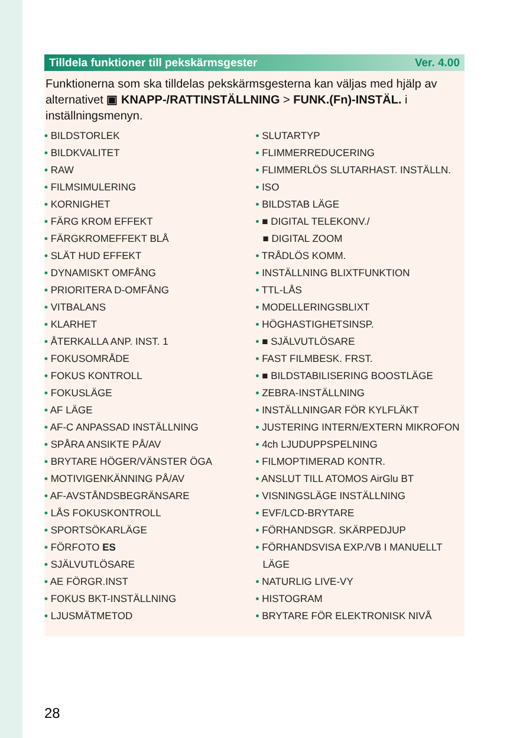Tilldela funktioner till pekskärmsgester Ver. 4.00
Funktionerna som ska tilldelas pekskärmsgesterna kan väljas med hjälp av alternativet ▣ KNAPP-/RATTINSTÄLLNING > FUNK.(Fn)-INSTÄL. i inställningsmenyn.
• BILDSTORLEK
• BILDKVALITET
• RAW
• FILMSIMULERING
• KORNIGHET
• FÄRG KROM EFFEKT
• FÄRGKROMEFFEKT BLÅ
• SLÄT HUD EFFEKT
• DYNAMISKT OMFÅNG
• PRIORITERA D-OMFÅNG
• VITBALANS
• KLARHET
• ÅTERKALLA ANP. INST. 1
• FOKUSOMRÅDE
• FOKUS KONTROLL
• FOKUSLÄGE
• AF LÄGE
• AF-C ANPASSAD INSTÄLLNING
• SPÅRA ANSIKTE PÅ/AV
• BRYTARE HÖGER/VÄNSTER ÖGA
• MOTIVIGENKÄNNING PÅ/AV
• AF-AVSTÅNDSBEGRÄNSARE
• LÅS FOKUSKONTROLL
• SPORTSÖKARLÄGE
• FÖRFOTO ES
• SJÄLVUTLÖSARE
• AE FÖRGR.INST
• FOKUS BKT-INSTÄLLNING
• LJUSMÄTMETOD
• SLUTARTYP
• FLIMMERREDUCERING
• FLIMMERLÖS SLUTARHAST. INSTÄLLN.
• ISO
• BILDSTAB LÄGE
• ■ DIGITAL TELEKONV./
■ DIGITAL ZOOM
• TRÅDLÖS KOMM.
• INSTÄLLNING BLIXTFUNKTION
• TTL-LÅS
• MODELLERINGSBLIXT
• HÖGHASTIGHETSINSP.
• ■ SJÄLVUTLÖSARE
• FAST FILMBESK. FRST.
• ■ BILDSTABILISERING BOOSTLÄGE
• ZEBRA-INSTÄLLNING
• INSTÄLLNINGAR FÖR KYLFLÄKT
• JUSTERING INTERN/EXTERN MIKROFON
• 4ch LJUDUPPSPELNING
• FILMOPTIMERAD KONTR.
• ANSLUT TILL ATOMOS AirGlu BT
• VISNINGSLÄGE INSTÄLLNING
• EVF/LCD-BRYTARE
• FÖRHANDSGR. SKÄRPEDJUP
• FÖRHANDSVISA EXP./VB I MANUELLT LÄGE
• NATURLIG LIVE-VY
• HISTOGRAM
• BRYTARE FÖR ELEKTRONISK NIVÅ
28